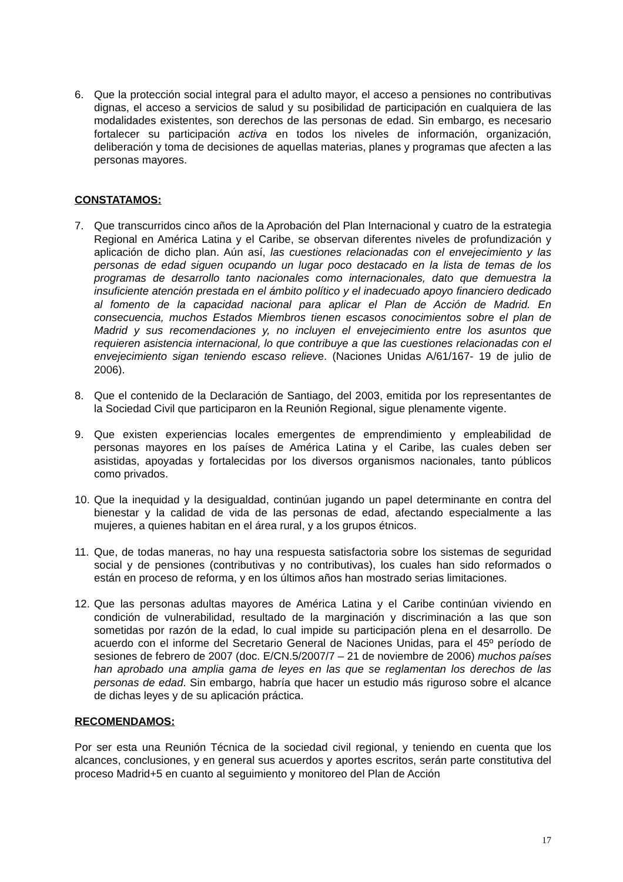6. Que la protección social integral para el adulto mayor, el acceso a pensiones no contributivas dignas, el acceso a servicios de salud y su posibilidad de participación en cualquiera de las modalidades existentes, son derechos de las personas de edad. Sin embargo, es necesario fortalecer su participación activa en todos los niveles de información, organización, deliberación y toma de decisiones de aquellas materias, planes y programas que afecten a las personas mayores.
CONSTATAMOS:
7. Que transcurridos cinco años de la Aprobación del Plan Internacional y cuatro de la estrategia Regional en América Latina y el Caribe, se observan diferentes niveles de profundización y aplicación de dicho plan. Aún así, las cuestiones relacionadas con el envejecimiento y las personas de edad siguen ocupando un lugar poco destacado en la lista de temas de los programas de desarrollo tanto nacionales como internacionales, dato que demuestra la insuficiente atención prestada en el ámbito político y el inadecuado apoyo financiero dedicado al fomento de la capacidad nacional para aplicar el Plan de Acción de Madrid. En consecuencia, muchos Estados Miembros tienen escasos conocimientos sobre el plan de Madrid y sus recomendaciones y, no incluyen el envejecimiento entre los asuntos que requieren asistencia internacional, lo que contribuye a que las cuestiones relacionadas con el envejecimiento sigan teniendo escaso relieve. (Naciones Unidas A/61/167- 19 de julio de 2006).
8. Que el contenido de la Declaración de Santiago, del 2003, emitida por los representantes de la Sociedad Civil que participaron en la Reunión Regional, sigue plenamente vigente.
9. Que existen experiencias locales emergentes de emprendimiento y empleabilidad de personas mayores en los países de América Latina y el Caribe, las cuales deben ser asistidas, apoyadas y fortalecidas por los diversos organismos nacionales, tanto públicos como privados.
10. Que la inequidad y la desigualdad, continúan jugando un papel determinante en contra del bienestar y la calidad de vida de las personas de edad, afectando especialmente a las mujeres, a quienes habitan en el área rural, y a los grupos étnicos.
11. Que, de todas maneras, no hay una respuesta satisfactoria sobre los sistemas de seguridad social y de pensiones (contributivas y no contributivas), los cuales han sido reformados o están en proceso de reforma, y en los últimos años han mostrado serias limitaciones.
12. Que las personas adultas mayores de América Latina y el Caribe continúan viviendo en condición de vulnerabilidad, resultado de la marginación y discriminación a las que son sometidas por razón de la edad, lo cual impide su participación plena en el desarrollo. De acuerdo con el informe del Secretario General de Naciones Unidas, para el 45º período de sesiones de febrero de 2007 (doc. E/CN.5/2007/7 – 21 de noviembre de 2006) muchos países han aprobado una amplia gama de leyes en las que se reglamentan los derechos de las personas de edad. Sin embargo, habría que hacer un estudio más riguroso sobre el alcance de dichas leyes y de su aplicación práctica.
RECOMENDAMOS:
Por ser esta una Reunión Técnica de la sociedad civil regional, y teniendo en cuenta que los alcances, conclusiones, y en general sus acuerdos y aportes escritos, serán parte constitutiva del proceso Madrid+5 en cuanto al seguimiento y monitoreo del Plan de Acción
17